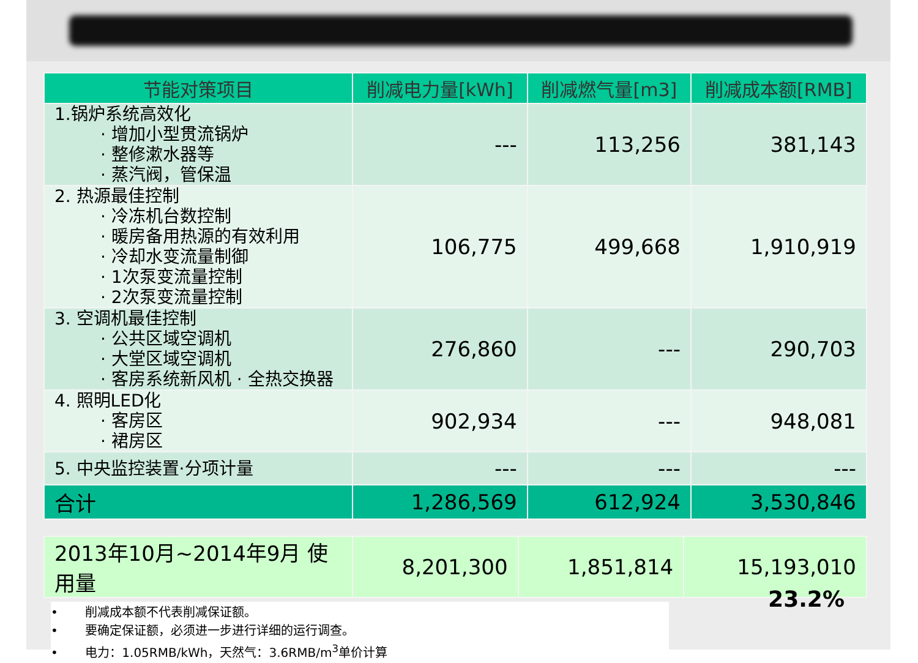| 节能对策项目 | 削减电力量[kWh] | 削减燃气量[m3] | 削减成本额[RMB] |
| --- | --- | --- | --- |
| 1.锅炉系统高效化 · 增加小型贯流锅炉 · 整修漱水器等 · 蒸汽阀，管保温 | --- | 113,256 | 381,143 |
| 2. 热源最佳控制 · 冷冻机台数控制 · 暖房备用热源的有效利用 · 冷却水变流量制御 · 1次泵变流量控制 · 2次泵变流量控制 | 106,775 | 499,668 | 1,910,919 |
| 3. 空调机最佳控制 · 公共区域空调机 · 大堂区域空调机 · 客房系统新风机 · 全热交换器 | 276,860 | --- | 290,703 |
| 4. 照明LED化 · 客房区 · 裙房区 | 902,934 | --- | 948,081 |
| 5. 中央监控装置·分项计量 | --- | --- | --- |
| 合计 | 1,286,569 | 612,924 | 3,530,846 |
| 2013年10月~2014年9月 使用量 | 8,201,300 | 1,851,814 | 15,193,010 |
• 削减成本额不代表削减保证额。
• 要确定保证额，必须进一步进行详细的运行调查。
• 电力：1.05RMB/kWh，天然气：3.6RMB/m<sup>3</sup>单价计算
23.2%